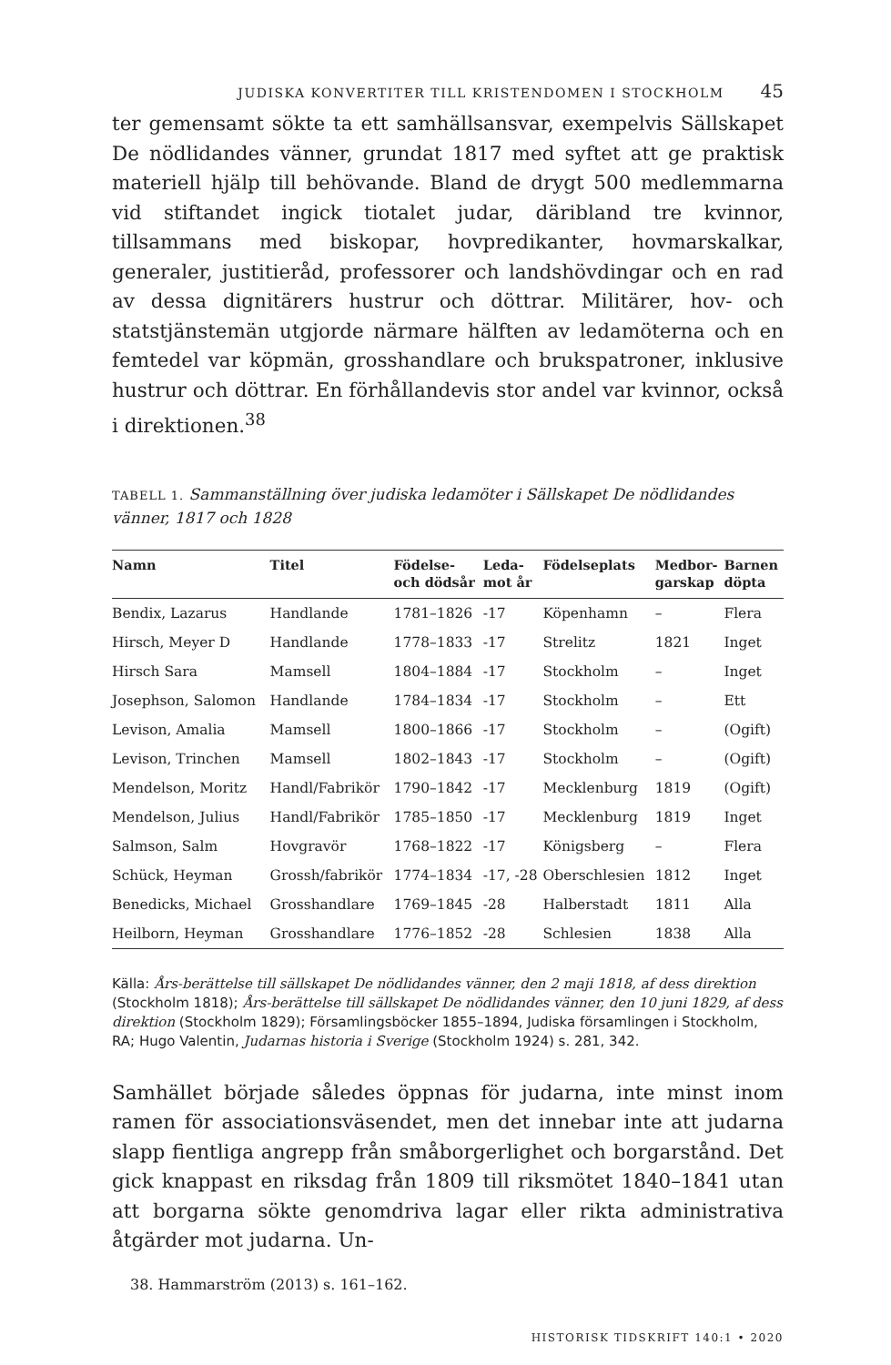JUDISKA KONVERTITER TILL KRISTENDOMEN I STOCKHOLM 45
ter gemensamt sökte ta ett samhällsansvar, exempelvis Sällskapet De nödlidandes vänner, grundat 1817 med syftet att ge praktisk materiell hjälp till behövande. Bland de drygt 500 medlemmarna vid stiftandet ingick tiotalet judar, däribland tre kvinnor, tillsammans med biskopar, hovpredikanter, hovmarskalkar, generaler, justitieråd, professorer och landshövdingar och en rad av dessa dignitärers hustrur och döttrar. Militärer, hov- och statstjänstemän utgjorde närmare hälften av ledamöterna och en femtedel var köpmän, grosshandlare och brukspatroner, inklusive hustrur och döttrar. En förhållandevis stor andel var kvinnor, också i direktionen.<sup>38</sup>
TABELL 1. Sammanställning över judiska ledamöter i Sällskapet De nödlidandes vänner, 1817 och 1828
| Namn | Titel | Födelse- och dödsår | Leda- mot år | Födelseplats | Medbor- garskap | Barnen döpta |
| --- | --- | --- | --- | --- | --- | --- |
| Bendix, Lazarus | Handlande | 1781–1826 | -17 | Köpenhamn | – | Flera |
| Hirsch, Meyer D | Handlande | 1778–1833 | -17 | Strelitz | 1821 | Inget |
| Hirsch Sara | Mamsell | 1804–1884 | -17 | Stockholm | – | Inget |
| Josephson, Salomon | Handlande | 1784–1834 | -17 | Stockholm | – | Ett |
| Levison, Amalia | Mamsell | 1800–1866 | -17 | Stockholm | – | (Ogift) |
| Levison, Trinchen | Mamsell | 1802–1843 | -17 | Stockholm | – | (Ogift) |
| Mendelson, Moritz | Handl/Fabrikör | 1790–1842 | -17 | Mecklenburg | 1819 | (Ogift) |
| Mendelson, Julius | Handl/Fabrikör | 1785–1850 | -17 | Mecklenburg | 1819 | Inget |
| Salmson, Salm | Hovgravör | 1768–1822 | -17 | Königsberg | – | Flera |
| Schück, Heyman | Grossh/fabrikör | 1774–1834 | -17, -28 | Oberschlesien | 1812 | Inget |
| Benedicks, Michael | Grosshandlare | 1769–1845 | -28 | Halberstadt | 1811 | Alla |
| Heilborn, Heyman | Grosshandlare | 1776–1852 | -28 | Schlesien | 1838 | Alla |
Källa: Års-berättelse till sällskapet De nödlidandes vänner, den 2 maji 1818, af dess direktion (Stockholm 1818); Års-berättelse till sällskapet De nödlidandes vänner, den 10 juni 1829, af dess direktion (Stockholm 1829); Församlingsböcker 1855–1894, Judiska församlingen i Stockholm, RA; Hugo Valentin, Judarnas historia i Sverige (Stockholm 1924) s. 281, 342.
Samhället började således öppnas för judarna, inte minst inom ramen för associationsväsendet, men det innebar inte att judarna slapp fientliga angrepp från småborgerlighet och borgarstånd. Det gick knappast en riksdag från 1809 till riksmötet 1840–1841 utan att borgarna sökte genomdriva lagar eller rikta administrativa åtgärder mot judarna. Un-
38. Hammarström (2013) s. 161–162.
HISTORISK TIDSKRIFT 140:1 • 2020